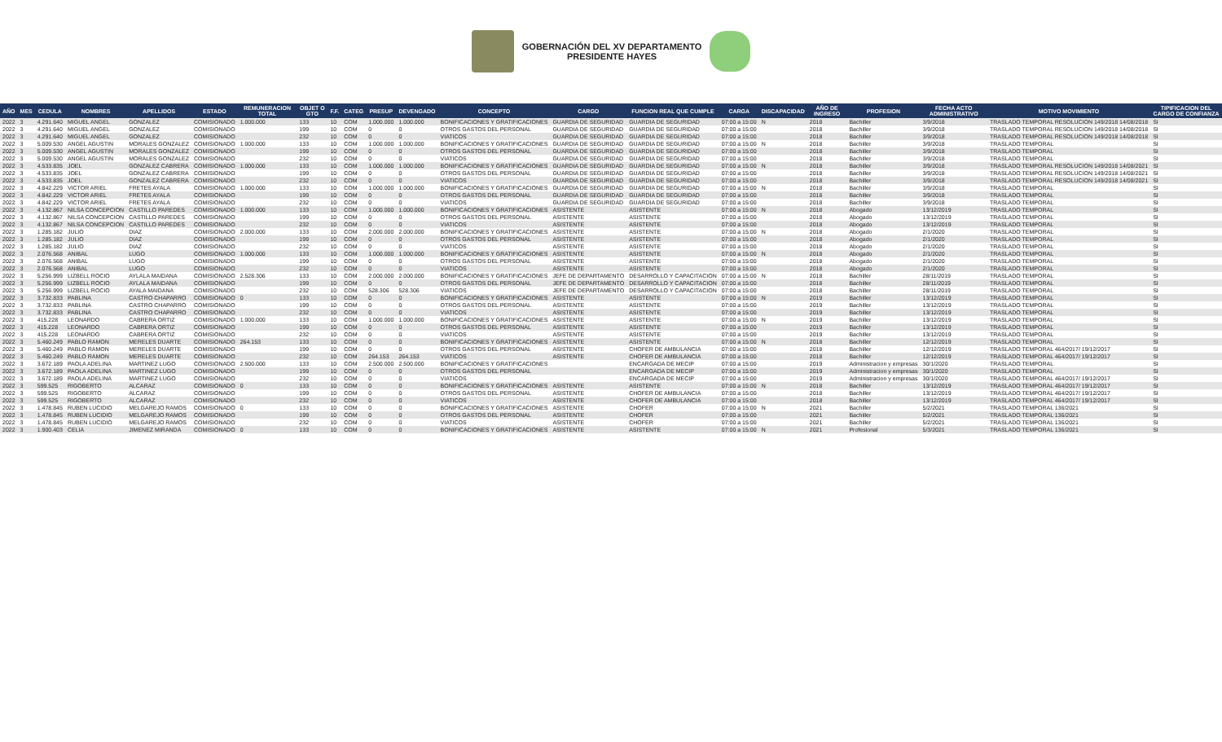GOBERNACIÓN DEL XV DEPARTAMENTO
PRESIDENTE HAYES
| AÑO | MES | CEDULA | NOMBRES | APELLIDOS | ESTADO | REMUNERACION TOTAL | OBJET O GTO | F.F. | CATEG | PRESUP | DEVENGADO | CONCEPTO | CARGO | FUNCION REAL QUE CUMPLE | CARGA | DISCAPACIDAD | AÑO DE INGRESO | PROFESION | FECHA ACTO ADMINISTRATIVO | MOTIVO MOVIMIENTO | TIPIFICACION DEL CARGO DE CONFIANZA |
| --- | --- | --- | --- | --- | --- | --- | --- | --- | --- | --- | --- | --- | --- | --- | --- | --- | --- | --- | --- | --- | --- |
| 2022 | 3 | 4.291.640 | MIGUEL ANGEL | GONZALEZ | COMISIONADO | 1.000.000 | 133 | 10 | COM | 1.000.000 | 1.000.000 | BONIFICACIONES Y GRATIFICACIONES | GUARDIA DE SEGURIDAD | GUARDIA DE SEGURIDAD | 07:00 a 15:00 | N | 2018 | Bachiller | 3/9/2018 | TRASLADO TEMPORAL RESOLUCION 149/2018 14/08/2018 | SI |
| 2022 | 3 | 4.291.640 | MIGUEL ANGEL | GONZALEZ | COMISIONADO | | 199 | 10 | COM | 0 | 0 | OTROS GASTOS DEL PERSONAL | GUARDIA DE SEGURIDAD | GUARDIA DE SEGURIDAD | 07:00 a 15:00 | | 2018 | Bachiller | 3/9/2018 | TRASLADO TEMPORAL RESOLUCION 149/2018 14/08/2018 | SI |
| 2022 | 3 | 4.291.640 | MIGUEL ANGEL | GONZALEZ | COMISIONADO | | 232 | 10 | COM | 0 | 0 | VIATICOS | GUARDIA DE SEGURIDAD | GUARDIA DE SEGURIDAD | 07:00 a 15:00 | | 2018 | Bachiller | 3/9/2018 | TRASLADO TEMPORAL RESOLUCION 149/2018 14/08/2018 | SI |
| 2022 | 3 | 5.009.530 | ANGEL AGUSTIN | MORALES GONZALEZ | COMISIONADO | 1.000.000 | 133 | 10 | COM | 1.000.000 | 1.000.000 | BONIFICACIONES Y GRATIFICACIONES | GUARDIA DE SEGURIDAD | GUARDIA DE SEGURIDAD | 07:00 a 15:00 | N | 2018 | Bachiller | 3/9/2018 | TRASLADO TEMPORAL | SI |
| 2022 | 3 | 5.009.530 | ANGEL AGUSTIN | MORALES GONZALEZ | COMISIONADO | | 199 | 10 | COM | 0 | 0 | OTROS GASTOS DEL PERSONAL | GUARDIA DE SEGURIDAD | GUARDIA DE SEGURIDAD | 07:00 a 15:00 | | 2018 | Bachiller | 3/9/2018 | TRASLADO TEMPORAL | SI |
| 2022 | 3 | 5.009.530 | ANGEL AGUSTIN | MORALES GONZALEZ | COMISIONADO | | 232 | 10 | COM | 0 | 0 | VIATICOS | GUARDIA DE SEGURIDAD | GUARDIA DE SEGURIDAD | 07:00 a 15:00 | | 2018 | Bachiller | 3/9/2018 | TRASLADO TEMPORAL | SI |
| 2022 | 3 | 4.533.835 | JOEL | GONZALEZ CABRERA | COMISIONADO | 1.000.000 | 133 | 10 | COM | 1.000.000 | 1.000.000 | BONIFICACIONES Y GRATIFICACIONES | GUARDIA DE SEGURIDAD | GUARDIA DE SEGURIDAD | 07:00 a 15:00 | N | 2018 | Bachiller | 3/9/2018 | TRASLADO TEMPORAL RESOLUCION 149/2018 14/08/2021 | SI |
| 2022 | 3 | 4.533.835 | JOEL | GONZALEZ CABRERA | COMISIONADO | | 199 | 10 | COM | 0 | 0 | OTROS GASTOS DEL PERSONAL | GUARDIA DE SEGURIDAD | GUARDIA DE SEGURIDAD | 07:00 a 15:00 | | 2018 | Bachiller | 3/9/2018 | TRASLADO TEMPORAL RESOLUCION 149/2018 14/08/2021 | SI |
| 2022 | 3 | 4.533.835 | JOEL | GONZALEZ CABRERA | COMISIONADO | | 232 | 10 | COM | 0 | 0 | VIATICOS | GUARDIA DE SEGURIDAD | GUARDIA DE SEGURIDAD | 07:00 a 15:00 | | 2018 | Bachiller | 3/9/2018 | TRASLADO TEMPORAL RESOLUCION 149/2018 14/08/2021 | SI |
| 2022 | 3 | 4.842.229 | VICTOR ARIEL | FRETES AYALA | COMISIONADO | 1.000.000 | 133 | 10 | COM | 1.000.000 | 1.000.000 | BONIFICACIONES Y GRATIFICACIONES | GUARDIA DE SEGURIDAD | GUARDIA DE SEGURIDAD | 07:00 a 15:00 | N | 2018 | Bachiller | 3/9/2018 | TRASLADO TEMPORAL | SI |
| 2022 | 3 | 4.842.229 | VICTOR ARIEL | FRETES AYALA | COMISIONADO | | 199 | 10 | COM | 0 | 0 | OTROS GASTOS DEL PERSONAL | GUARDIA DE SEGURIDAD | GUARDIA DE SEGURIDAD | 07:00 a 15:00 | | 2018 | Bachiller | 3/9/2018 | TRASLADO TEMPORAL | SI |
| 2022 | 3 | 4.842.229 | VICTOR ARIEL | FRETES AYALA | COMISIONADO | | 232 | 10 | COM | 0 | 0 | VIATICOS | GUARDIA DE SEGURIDAD | GUARDIA DE SEGURIDAD | 07:00 a 15:00 | | 2018 | Bachiller | 3/9/2018 | TRASLADO TEMPORAL | SI |
| 2022 | 3 | 4.132.867 | NILSA CONCEPCION | CASTILLO PAREDES | COMISIONADO | 1.000.000 | 133 | 10 | COM | 1.000.000 | 1.000.000 | BONIFICACIONES Y GRATIFICACIONES | ASISTENTE | ASISTENTE | 07:00 a 15:00 | N | 2018 | Abogado | 13/12/2019 | TRASLADO TEMPORAL | SI |
| 2022 | 3 | 4.132.867 | NILSA CONCEPCION | CASTILLO PAREDES | COMISIONADO | | 199 | 10 | COM | 0 | 0 | OTROS GASTOS DEL PERSONAL | ASISTENTE | ASISTENTE | 07:00 a 15:00 | | 2018 | Abogado | 13/12/2019 | TRASLADO TEMPORAL | SI |
| 2022 | 3 | 4.132.867 | NILSA CONCEPCION | CASTILLO PAREDES | COMISIONADO | | 232 | 10 | COM | 0 | 0 | VIATICOS | ASISTENTE | ASISTENTE | 07:00 a 15:00 | | 2018 | Abogado | 13/12/2019 | TRASLADO TEMPORAL | SI |
| 2022 | 3 | 1.285.182 | JULIO | DIAZ | COMISIONADO | 2.000.000 | 133 | 10 | COM | 2.000.000 | 2.000.000 | BONIFICACIONES Y GRATIFICACIONES | ASISTENTE | ASISTENTE | 07:00 a 15:00 | N | 2018 | Abogado | 2/1/2020 | TRASLADO TEMPORAL | SI |
| 2022 | 3 | 1.285.182 | JULIO | DIAZ | COMISIONADO | | 199 | 10 | COM | 0 | 0 | OTROS GASTOS DEL PERSONAL | ASISTENTE | ASISTENTE | 07:00 a 15:00 | | 2018 | Abogado | 2/1/2020 | TRASLADO TEMPORAL | SI |
| 2022 | 3 | 1.285.182 | JULIO | DIAZ | COMISIONADO | | 232 | 10 | COM | 0 | 0 | VIATICOS | ASISTENTE | ASISTENTE | 07:00 a 15:00 | | 2018 | Abogado | 2/1/2020 | TRASLADO TEMPORAL | SI |
| 2022 | 3 | 2.076.568 | ANIBAL | LUGO | COMISIONADO | 1.000.000 | 133 | 10 | COM | 1.000.000 | 1.000.000 | BONIFICACIONES Y GRATIFICACIONES | ASISTENTE | ASISTENTE | 07:00 a 15:00 | N | 2018 | Abogado | 2/1/2020 | TRASLADO TEMPORAL | SI |
| 2022 | 3 | 2.076.568 | ANIBAL | LUGO | COMISIONADO | | 199 | 10 | COM | 0 | 0 | OTROS GASTOS DEL PERSONAL | ASISTENTE | ASISTENTE | 07:00 a 15:00 | | 2018 | Abogado | 2/1/2020 | TRASLADO TEMPORAL | SI |
| 2022 | 3 | 2.076.568 | ANIBAL | LUGO | COMISIONADO | | 232 | 10 | COM | 0 | 0 | VIATICOS | ASISTENTE | ASISTENTE | 07:00 a 15:00 | | 2018 | Abogado | 2/1/2020 | TRASLADO TEMPORAL | SI |
| 2022 | 3 | 5.256.999 | LIZBELL ROCIO | AYLALA MAIDANA | COMISIONADO | 2.528.306 | 133 | 10 | COM | 2.000.000 | 2.000.000 | BONIFICACIONES Y GRATIFICACIONES | JEFE DE DEPARTAMENTO | DESARROLLO Y CAPACITACION | 07:00 a 15:00 | N | 2018 | Bachiller | 28/11/2019 | TRASLADO TEMPORAL | SI |
| 2022 | 3 | 5.256.999 | LIZBELL ROCIO | AYLALA MAIDANA | COMISIONADO | | 199 | 10 | COM | 0 | 0 | OTROS GASTOS DEL PERSONAL | JEFE DE DEPARTAMENTO | DESARROLLO Y CAPACITACION | 07:00 a 15:00 | | 2018 | Bachiller | 28/11/2019 | TRASLADO TEMPORAL | SI |
| 2022 | 3 | 5.256.999 | LIZBELL ROCIO | AYALA MAIDANA | COMISIONADO | | 232 | 10 | COM | 528.306 | 528.306 | VIATICOS | JEFE DE DEPARTAMENTO | DESARROLLO Y CAPACITACION | 07:00 a 15:00 | | 2018 | Bachiller | 28/11/2019 | TRASLADO TEMPORAL | SI |
| 2022 | 3 | 3.732.833 | PABLINA | CASTRO CHAPARRO | COMISIONADO | 0 | 133 | 10 | COM | 0 | 0 | BONIFICACIONES Y GRATIFICACIONES | ASISTENTE | ASISTENTE | 07:00 a 15:00 | N | 2019 | Bachiller | 13/12/2019 | TRASLADO TEMPORAL | SI |
| 2022 | 3 | 3.732.833 | PABLINA | CASTRO CHAPARRO | COMISIONADO | | 199 | 10 | COM | 0 | 0 | OTROS GASTOS DEL PERSONAL | ASISTENTE | ASISTENTE | 07:00 a 15:00 | | 2019 | Bachiller | 13/12/2019 | TRASLADO TEMPORAL | SI |
| 2022 | 3 | 3.732.833 | PABLINA | CASTRO CHAPARRO | COMISIONADO | | 232 | 10 | COM | 0 | 0 | VIATICOS | ASISTENTE | ASISTENTE | 07:00 a 15:00 | | 2019 | Bachiller | 13/12/2019 | TRASLADO TEMPORAL | SI |
| 2022 | 3 | 415.228 | LEONARDO | CABRERA ORTIZ | COMISIONADO | 1.000.000 | 133 | 10 | COM | 1.000.000 | 1.000.000 | BONIFICACIONES Y GRATIFICACIONES | ASISTENTE | ASISTENTE | 07:00 a 15:00 | N | 2019 | Bachiller | 13/12/2019 | TRASLADO TEMPORAL | SI |
| 2022 | 3 | 415.228 | LEONARDO | CABRERA ORTIZ | COMISIONADO | | 199 | 10 | COM | 0 | 0 | OTROS GASTOS DEL PERSONAL | ASISTENTE | ASISTENTE | 07:00 a 15:00 | | 2019 | Bachiller | 13/12/2019 | TRASLADO TEMPORAL | SI |
| 2022 | 3 | 415.228 | LEONARDO | CABRERA ORTIZ | COMISIONADO | | 232 | 10 | COM | 0 | 0 | VIATICOS | ASISTENTE | ASISTENTE | 07:00 a 15:00 | | 2019 | Bachiller | 13/12/2019 | TRASLADO TEMPORAL | SI |
| 2022 | 3 | 5.460.249 | PABLO RAMON | MERELES DUARTE | COMISIONADO | 264.153 | 133 | 10 | COM | 0 | 0 | BONIFICACIONES Y GRATIFICACIONES | ASISTENTE | ASISTENTE | 07:00 a 15:00 | N | 2018 | Bachiller | 12/12/2019 | TRASLADO TEMPORAL | SI |
| 2022 | 3 | 5.460.249 | PABLO RAMON | MERELES DUARTE | COMISIONADO | | 199 | 10 | COM | 0 | 0 | OTROS GASTOS DEL PERSONAL | ASISTENTE | CHOFER DE AMBULANCIA | 07:00 a 15:00 | | 2018 | Bachiller | 12/12/2019 | TRASLADO TEMPORAL 464/2017/ 19/12/2017 | SI |
| 2022 | 3 | 5.460.249 | PABLO RAMON | MERELES DUARTE | COMISIONADO | | 232 | 10 | COM | 264.153 | 264.153 | VIATICOS | ASISTENTE | CHOFER DE AMBULANCIA | 07:00 a 15:00 | | 2018 | Bachiller | 12/12/2019 | TRASLADO TEMPORAL 464/2017/ 19/12/2017 | SI |
| 2022 | 3 | 3.672.189 | PAOLA ADELINA | MARTINEZ LUGO | COMISIONADO | 2.500.000 | 133 | 10 | COM | 2.500.000 | 2.500.000 | BONIFICACIONES Y GRATIFICACIONES | | ENCARGADA DE MECIP | 07:00 a 15:00 | | 2019 | Administracion y empresas | 30/1/2020 | TRASLADO TEMPORAL | SI |
| 2022 | 3 | 3.672.189 | PAOLA ADELINA | MARTINEZ LUGO | COMISIONADO | | 199 | 10 | COM | 0 | 0 | OTROS GASTOS DEL PERSONAL | | ENCARGADA DE MECIP | 07:00 a 15:00 | | 2019 | Administracion y empresas | 30/1/2020 | TRASLADO TEMPORAL | SI |
| 2022 | 3 | 3.672.189 | PAOLA ADELINA | MARTINEZ LUGO | COMISIONADO | | 232 | 10 | COM | 0 | 0 | VIATICOS | | ENCARGADA DE MECIP | 07:00 a 15:00 | | 2019 | Administracion y empresas | 30/1/2020 | TRASLADO TEMPORAL 464/2017/ 19/12/2017 | SI |
| 2022 | 3 | 599.525 | RIGOBERTO | ALCARAZ | COMISIONADO | 0 | 133 | 10 | COM | 0 | 0 | BONIFICACIONES Y GRATIFICACIONES | ASISTENTE | ASISTENTE | 07:00 a 15:00 | N | 2018 | Bachiller | 13/12/2019 | TRASLADO TEMPORAL 464/2017/ 19/12/2017 | SI |
| 2022 | 3 | 599.525 | RIGOBERTO | ALCARAZ | COMISIONADO | | 199 | 10 | COM | 0 | 0 | OTROS GASTOS DEL PERSONAL | ASISTENTE | CHOFER DE AMBULANCIA | 07:00 a 15:00 | | 2018 | Bachiller | 13/12/2019 | TRASLADO TEMPORAL 464/2017/ 19/12/2017 | SI |
| 2022 | 3 | 599.525 | RIGOBERTO | ALCARAZ | COMISIONADO | | 232 | 10 | COM | 0 | 0 | VIATICOS | ASISTENTE | CHOFER DE AMBULANCIA | 07:00 a 15:00 | | 2018 | Bachiller | 13/12/2019 | TRASLADO TEMPORAL 464/2017/ 19/12/2017 | SI |
| 2022 | 3 | 1.478.845 | RUBEN LUCIDIO | MELGAREJO RAMOS | COMISIONADO | 0 | 133 | 10 | COM | 0 | 0 | BONIFICACIONES Y GRATIFICACIONES | ASISTENTE | CHOFER | 07:00 a 15:00 | N | 2021 | Bachiller | 5/2/2021 | TRASLADO TEMPORAL 136/2021 | SI |
| 2022 | 3 | 1.478.845 | RUBEN LUCIDIO | MELGAREJO RAMOS | COMISIONADO | | 199 | 10 | COM | 0 | 0 | OTROS GASTOS DEL PERSONAL | ASISTENTE | CHOFER | 07:00 a 15:00 | | 2021 | Bachiller | 5/2/2021 | TRASLADO TEMPORAL 136/2021 | SI |
| 2022 | 3 | 1.478.845 | RUBEN LUCIDIO | MELGAREJO RAMOS | COMISIONADO | | 232 | 10 | COM | 0 | 0 | VIATICOS | ASISTENTE | CHOFER | 07:00 a 15:00 | | 2021 | Bachiller | 5/2/2021 | TRASLADO TEMPORAL 136/2021 | SI |
| 2022 | 3 | 1.900.403 | CELIA | JIMENEZ MIRANDA | COMISIONADO | 0 | 133 | 10 | COM | 0 | 0 | BONIFICACIONES Y GRATIFICACIONES | ASISTENTE | ASISTENTE | 07:00 a 15:00 | N | 2021 | Profesional | 5/3/2021 | TRASLADO TEMPORAL 136/2021 | SI |